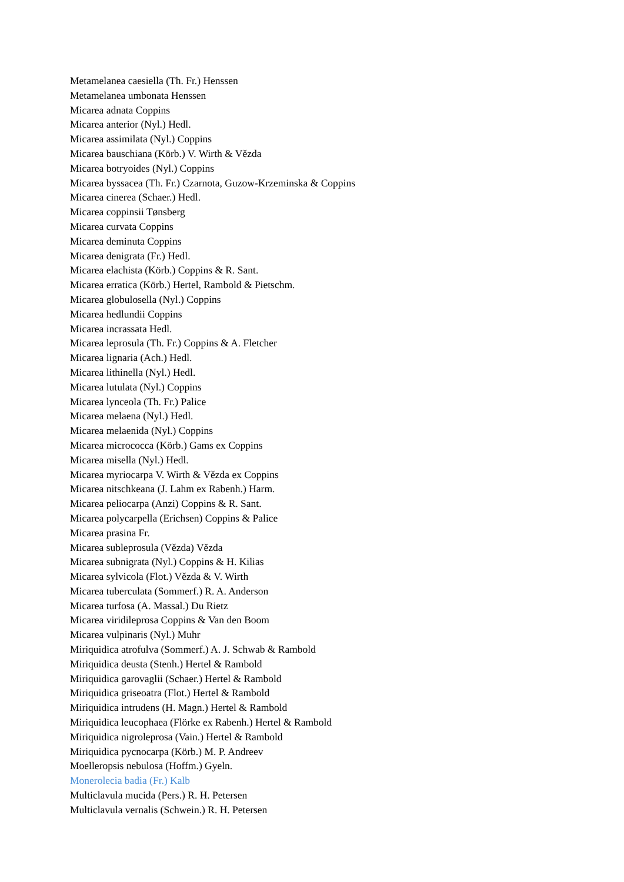Metamelanea caesiella (Th. Fr.) Henssen
Metamelanea umbonata Henssen
Micarea adnata Coppins
Micarea anterior (Nyl.) Hedl.
Micarea assimilata (Nyl.) Coppins
Micarea bauschiana (Körb.) V. Wirth & Vězda
Micarea botryoides (Nyl.) Coppins
Micarea byssacea (Th. Fr.) Czarnota, Guzow-Krzeminska & Coppins
Micarea cinerea (Schaer.) Hedl.
Micarea coppinsii Tønsberg
Micarea curvata Coppins
Micarea deminuta Coppins
Micarea denigrata (Fr.) Hedl.
Micarea elachista (Körb.) Coppins & R. Sant.
Micarea erratica (Körb.) Hertel, Rambold & Pietschm.
Micarea globulosella (Nyl.) Coppins
Micarea hedlundii Coppins
Micarea incrassata Hedl.
Micarea leprosula (Th. Fr.) Coppins & A. Fletcher
Micarea lignaria (Ach.) Hedl.
Micarea lithinella (Nyl.) Hedl.
Micarea lutulata (Nyl.) Coppins
Micarea lynceola (Th. Fr.) Palice
Micarea melaena (Nyl.) Hedl.
Micarea melaenida (Nyl.) Coppins
Micarea micrococca (Körb.) Gams ex Coppins
Micarea misella (Nyl.) Hedl.
Micarea myriocarpa V. Wirth & Vězda ex Coppins
Micarea nitschkeana (J. Lahm ex Rabenh.) Harm.
Micarea peliocarpa (Anzi) Coppins & R. Sant.
Micarea polycarpella (Erichsen) Coppins & Palice
Micarea prasina Fr.
Micarea subleprosula (Vězda) Vězda
Micarea subnigrata (Nyl.) Coppins & H. Kilias
Micarea sylvicola (Flot.) Vězda & V. Wirth
Micarea tuberculata (Sommerf.) R. A. Anderson
Micarea turfosa (A. Massal.) Du Rietz
Micarea viridileprosa Coppins & Van den Boom
Micarea vulpinaris (Nyl.) Muhr
Miriquidica atrofulva (Sommerf.) A. J. Schwab & Rambold
Miriquidica deusta (Stenh.) Hertel & Rambold
Miriquidica garovaglii (Schaer.) Hertel & Rambold
Miriquidica griseoatra (Flot.) Hertel & Rambold
Miriquidica intrudens (H. Magn.) Hertel & Rambold
Miriquidica leucophaea (Flörke ex Rabenh.) Hertel & Rambold
Miriquidica nigroleprosa (Vain.) Hertel & Rambold
Miriquidica pycnocarpa (Körb.) M. P. Andreev
Moelleropsis nebulosa (Hoffm.) Gyeln.
Monerolecia badia (Fr.) Kalb
Multiclavula mucida (Pers.) R. H. Petersen
Multiclavula vernalis (Schwein.) R. H. Petersen